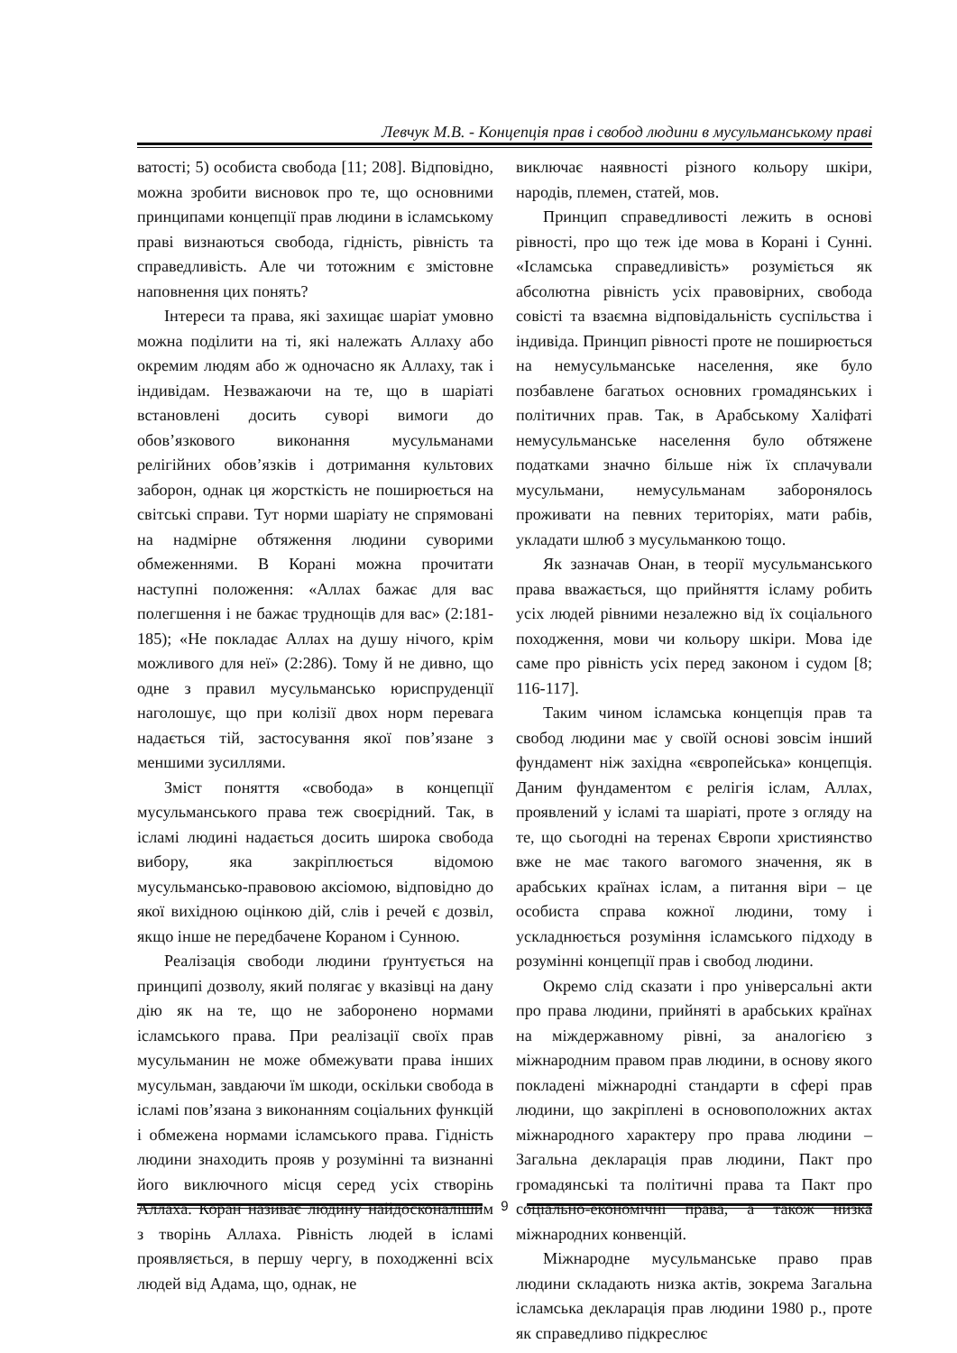Левчук М.В. - Концепція прав і свобод людини в мусульманському праві
ватості; 5) особиста свобода [11; 208]. Відповідно, можна зробити висновок про те, що основними принципами концепції прав людини в ісламському праві визнаються свобода, гідність, рівність та справедливість. Але чи тотожним є змістовне наповнення цих понять?
Інтереси та права, які захищає шаріат умовно можна поділити на ті, які належать Аллаху або окремим людям або ж одночасно як Аллаху, так і індивідам. Незважаючи на те, що в шаріаті встановлені досить суворі вимоги до обов’язкового виконання мусульманами релігійних обов’язків і дотримання культових заборон, однак ця жорсткість не поширюється на світські справи. Тут норми шаріату не спрямовані на надмірне обтяження людини суворими обмеженнями. В Корані можна прочитати наступні положення: «Аллах бажає для вас полегшення і не бажає труднощів для вас» (2:181-185); «Не покладає Аллах на душу нічого, крім можливого для неї» (2:286). Тому й не дивно, що одне з правил мусульмансько юриспруденції наголошує, що при колізії двох норм перевага надається тій, застосування якої пов’язане з меншими зусиллями.
Зміст поняття «свобода» в концепції мусульманського права теж своєрідний. Так, в ісламі людині надається досить широка свобода вибору, яка закріплюється відомою мусульмансько-правовою аксіомою, відповідно до якої вихідною оцінкою дій, слів і речей є дозвіл, якщо інше не передбачене Кораном і Сунною.
Реалізація свободи людини ґрунтується на принципі дозволу, який полягає у вказівці на дану дію як на те, що не заборонено нормами ісламського права. При реалізації своїх прав мусульманин не може обмежувати права інших мусульман, завдаючи їм шкоди, оскільки свобода в ісламі пов’язана з виконанням соціальних функцій і обмежена нормами ісламського права. Гідність людини знаходить прояв у розумінні та визнанні його виключного місця серед усіх створінь Аллаха. Коран називає людину найдосконалішим з творінь Аллаха. Рівність людей в ісламі проявляється, в першу чергу, в походженні всіх людей від Адама, що, однак, не
виключає наявності різного кольору шкіри, народів, племен, статей, мов.
Принцип справедливості лежить в основі рівності, про що теж іде мова в Корані і Сунні. «Ісламська справедливість» розуміється як абсолютна рівність усіх правовірних, свобода совісті та взаємна відповідальність суспільства і індивіда. Принцип рівності проте не поширюється на немусульманське населення, яке було позбавлене багатьох основних громадянських і політичних прав. Так, в Арабському Халіфаті немусульманське населення було обтяжене податками значно більше ніж їх сплачували мусульмани, немусульманам заборонялось проживати на певних територіях, мати рабів, укладати шлюб з мусульманкою тощо.
Як зазначав Онан, в теорії мусульманського права вважається, що прийняття ісламу робить усіх людей рівними незалежно від їх соціального походження, мови чи кольору шкіри. Мова іде саме про рівність усіх перед законом і судом [8; 116-117].
Таким чином ісламська концепція прав та свобод людини має у своїй основі зовсім інший фундамент ніж західна «європейська» концепція. Даним фундаментом є релігія іслам, Аллах, проявлений у ісламі та шаріаті, проте з огляду на те, що сьогодні на теренах Європи християнство вже не має такого вагомого значення, як в арабських країнах іслам, а питання віри – це особиста справа кожної людини, тому і ускладнюється розуміння ісламського підходу в розумінні концепції прав і свобод людини.
Окремо слід сказати і про універсальні акти про права людини, прийняті в арабських країнах на міждержавному рівні, за аналогією з міжнародним правом прав людини, в основу якого покладені міжнародні стандарти в сфері прав людини, що закріплені в основоположних актах міжнародного характеру про права людини – Загальна декларація прав людини, Пакт про громадянські та політичні права та Пакт про соціально-економічні права, а також низка міжнародних конвенцій.
Міжнародне мусульманське право прав людини складають низка актів, зокрема Загальна ісламська декларація прав людини 1980 р., проте як справедливо підкреслює
9